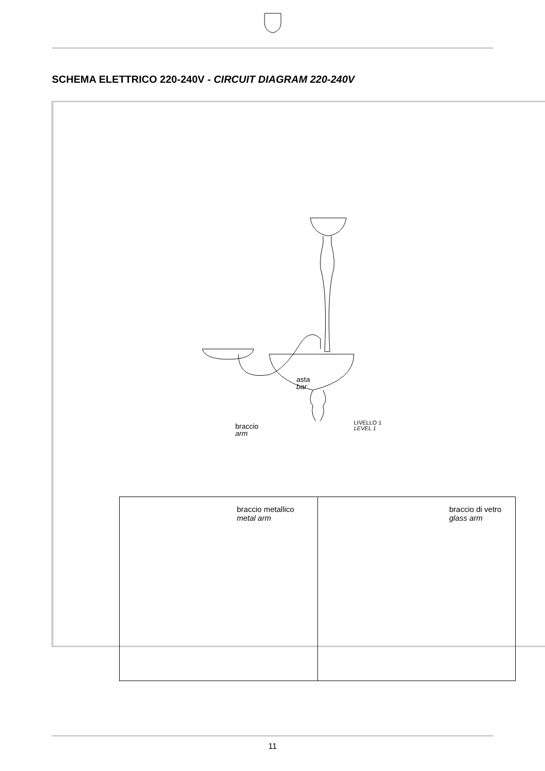SCHEMA ELETTRICO 220-240V - CIRCUIT DIAGRAM 220-240V
asta
bar
braccio
arm
LIVELLO 1
LEVEL 1
braccio metallico
metal arm
braccio di vetro
glass arm
11